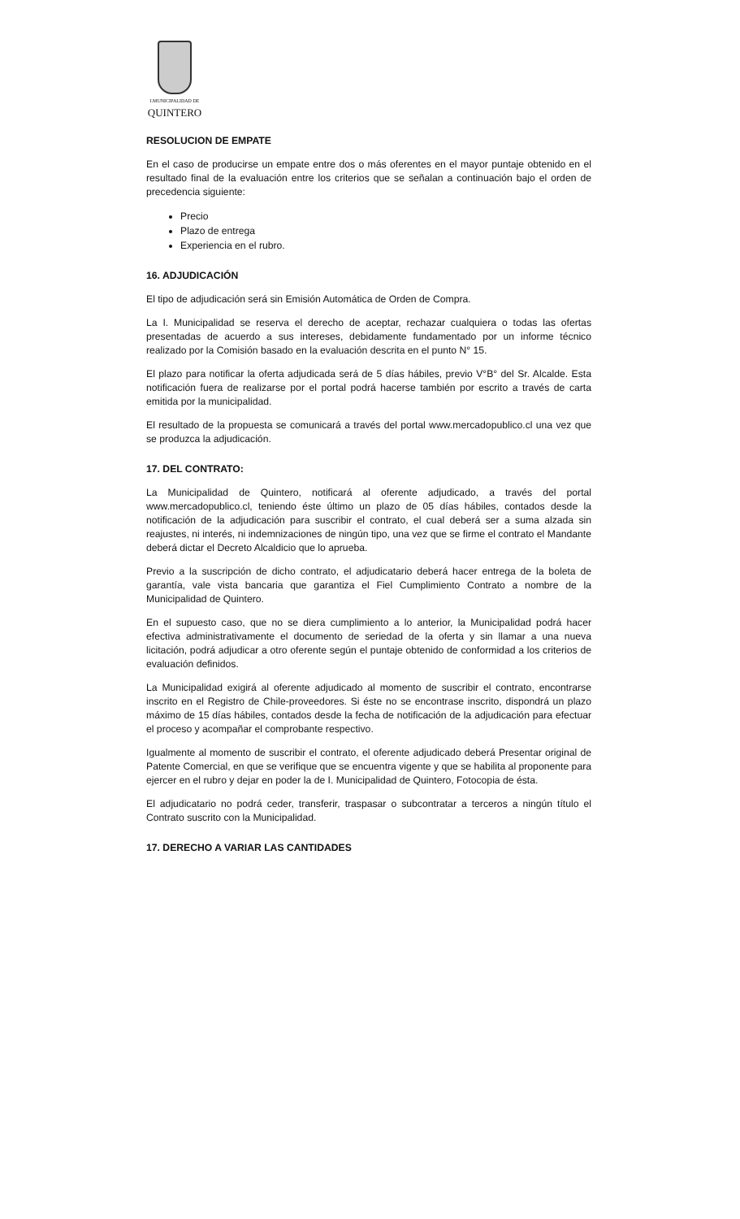I.MUNICIPALIDAD DE
QUINTERO
RESOLUCION DE EMPATE
En el caso de producirse un empate entre dos o más oferentes en el mayor puntaje obtenido en el resultado final de la evaluación entre los criterios que se señalan a continuación bajo el orden de precedencia siguiente:
Precio
Plazo de entrega
Experiencia en el rubro.
16. ADJUDICACIÓN
El tipo de adjudicación será sin Emisión Automática de Orden de Compra.
La I. Municipalidad se reserva el derecho de aceptar, rechazar cualquiera o todas las ofertas presentadas de acuerdo a sus intereses, debidamente fundamentado por un informe técnico realizado por la Comisión basado en la evaluación descrita en el punto N° 15.
El plazo para notificar la oferta adjudicada será de 5 días hábiles, previo V°B° del Sr. Alcalde. Esta notificación fuera de realizarse por el portal podrá hacerse también por escrito a través de carta emitida por la municipalidad.
El resultado de la propuesta se comunicará a través del portal www.mercadopublico.cl una vez que se produzca la adjudicación.
17. DEL CONTRATO:
La Municipalidad de Quintero, notificará al oferente adjudicado, a través del portal www.mercadopublico.cl, teniendo éste último un plazo de 05 días hábiles, contados desde la notificación de la adjudicación para suscribir el contrato, el cual deberá ser a suma alzada sin reajustes, ni interés, ni indemnizaciones de ningún tipo, una vez que se firme el contrato el Mandante deberá dictar el Decreto Alcaldicio que lo aprueba.
Previo a la suscripción de dicho contrato, el adjudicatario deberá hacer entrega de la boleta de garantía, vale vista bancaria que garantiza el Fiel Cumplimiento Contrato a nombre de la Municipalidad de Quintero.
En el supuesto caso, que no se diera cumplimiento a lo anterior, la Municipalidad podrá hacer efectiva administrativamente el documento de seriedad de la oferta y sin llamar a una nueva licitación, podrá adjudicar a otro oferente según el puntaje obtenido de conformidad a los criterios de evaluación definidos.
La Municipalidad exigirá al oferente adjudicado al momento de suscribir el contrato, encontrarse inscrito en el Registro de Chile-proveedores. Si éste no se encontrase inscrito, dispondrá un plazo máximo de 15 días hábiles, contados desde la fecha de notificación de la adjudicación para efectuar el proceso y acompañar el comprobante respectivo.
Igualmente al momento de suscribir el contrato, el oferente adjudicado deberá Presentar original de Patente Comercial, en que se verifique que se encuentra vigente y que se habilita al proponente para ejercer en el rubro y dejar en poder la de I. Municipalidad de Quintero, Fotocopia de ésta.
El adjudicatario no podrá ceder, transferir, traspasar o subcontratar a terceros a ningún título el Contrato suscrito con la Municipalidad.
17. DERECHO A VARIAR LAS CANTIDADES